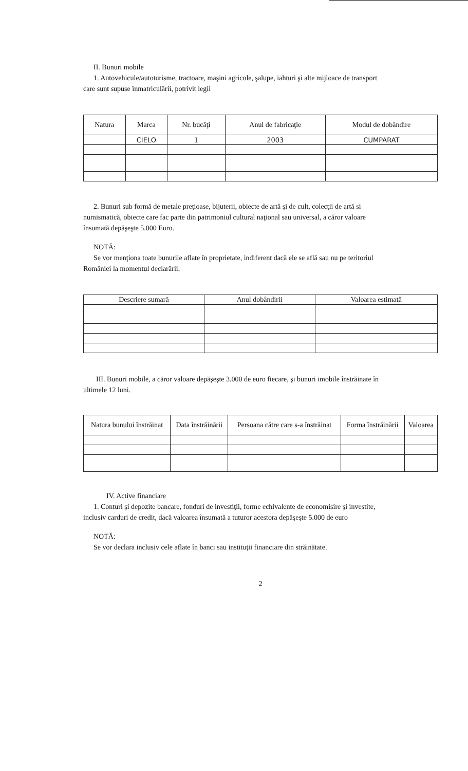II. Bunuri mobile
1. Autovehicule/autoturisme, tractoare, maşini agricole, şalupe, iahturi şi alte mijloace de transport
care sunt supuse înmatriculării, potrivit legii
| Natura | Marca | Nr. bucăţi | Anul de fabricaţie | Modul de dobândire |
| --- | --- | --- | --- | --- |
| | CIELO | 1 | 2003 | CUMPARAT |
2. Bunuri sub formă de metale preţioase, bijuterii, obiecte de artă şi de cult, colecţii de artă si
numismatică, obiecte care fac parte din patrimoniul cultural naţional sau universal, a căror valoare
însumată depăşeşte 5.000 Euro.
NOTĂ:
Se vor menţiona toate bunurile aflate în proprietate, indiferent dacă ele se află sau nu pe teritoriul
României la momentul declarării.
| Descriere sumară | Anul dobândirii | Valoarea estimată |
| --- | --- | --- |
III. Bunuri mobile, a căror valoare depăşeşte 3.000 de euro fiecare, şi bunuri imobile înstrăinate în
ultimele 12 luni.
| Natura bunului înstrăinat | Data înstrăinării | Persoana către care s-a înstrăinat | Forma înstrăinării | Valoarea |
| --- | --- | --- | --- | --- |
IV. Active financiare
1. Conturi şi depozite bancare, fonduri de investiţii, forme echivalente de economisire şi investite,
inclusiv carduri de credit, dacă valoarea însumată a tuturor acestora depăşeşte 5.000 de euro
NOTĂ:
Se vor declara inclusiv cele aflate în banci sau instituţii financiare din străinătate.
2